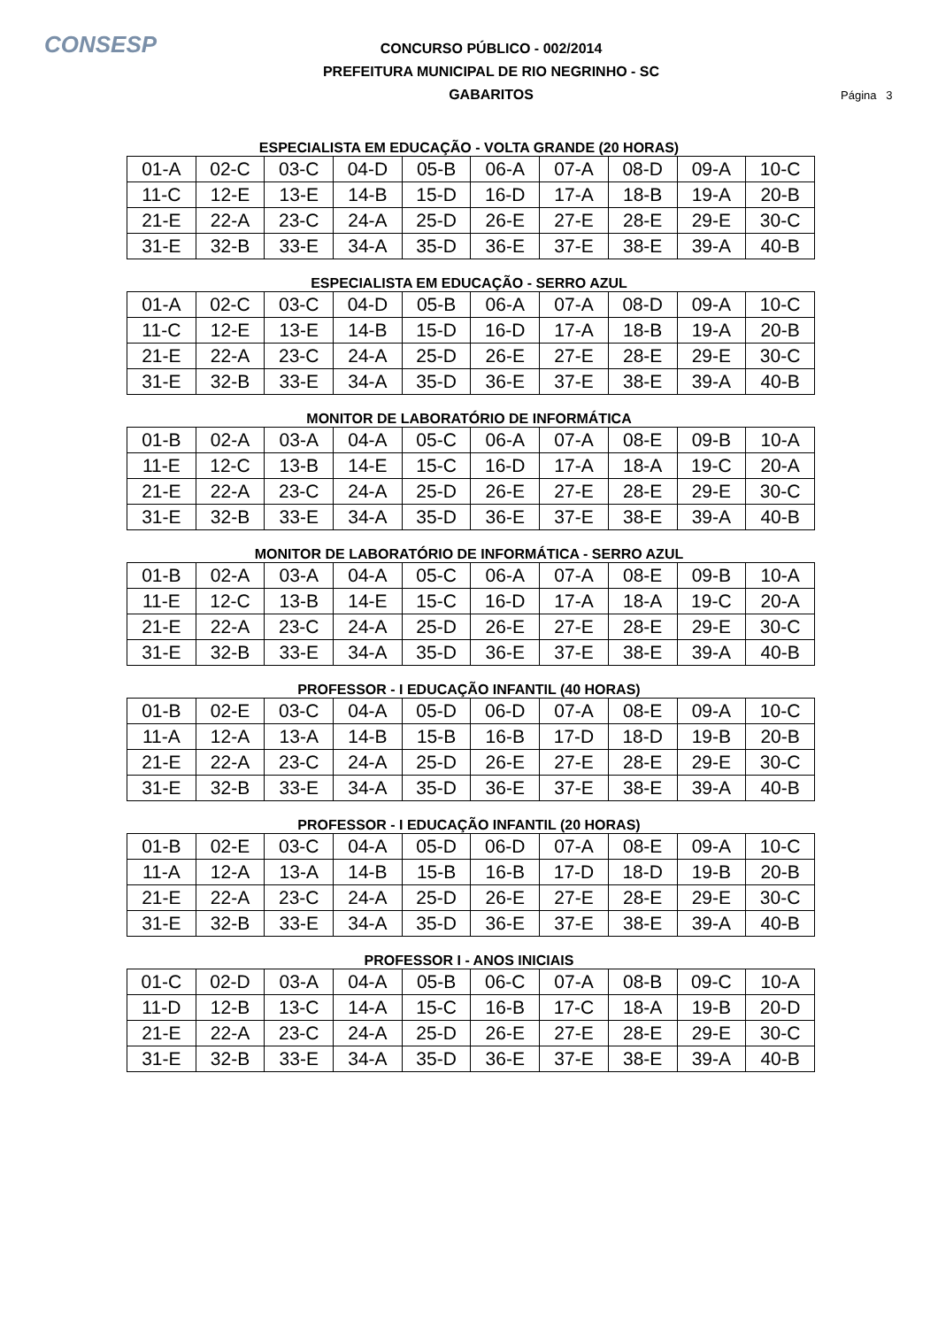CONSESP
CONCURSO PÚBLICO - 002/2014
PREFEITURA MUNICIPAL DE RIO NEGRINHO - SC
GABARITOS
Página 3
ESPECIALISTA EM EDUCAÇÃO - VOLTA GRANDE (20 HORAS)
| 01-A | 02-C | 03-C | 04-D | 05-B | 06-A | 07-A | 08-D | 09-A | 10-C |
| 11-C | 12-E | 13-E | 14-B | 15-D | 16-D | 17-A | 18-B | 19-A | 20-B |
| 21-E | 22-A | 23-C | 24-A | 25-D | 26-E | 27-E | 28-E | 29-E | 30-C |
| 31-E | 32-B | 33-E | 34-A | 35-D | 36-E | 37-E | 38-E | 39-A | 40-B |
ESPECIALISTA EM EDUCAÇÃO - SERRO AZUL
| 01-A | 02-C | 03-C | 04-D | 05-B | 06-A | 07-A | 08-D | 09-A | 10-C |
| 11-C | 12-E | 13-E | 14-B | 15-D | 16-D | 17-A | 18-B | 19-A | 20-B |
| 21-E | 22-A | 23-C | 24-A | 25-D | 26-E | 27-E | 28-E | 29-E | 30-C |
| 31-E | 32-B | 33-E | 34-A | 35-D | 36-E | 37-E | 38-E | 39-A | 40-B |
MONITOR DE LABORATÓRIO DE INFORMÁTICA
| 01-B | 02-A | 03-A | 04-A | 05-C | 06-A | 07-A | 08-E | 09-B | 10-A |
| 11-E | 12-C | 13-B | 14-E | 15-C | 16-D | 17-A | 18-A | 19-C | 20-A |
| 21-E | 22-A | 23-C | 24-A | 25-D | 26-E | 27-E | 28-E | 29-E | 30-C |
| 31-E | 32-B | 33-E | 34-A | 35-D | 36-E | 37-E | 38-E | 39-A | 40-B |
MONITOR DE LABORATÓRIO DE INFORMÁTICA - SERRO AZUL
| 01-B | 02-A | 03-A | 04-A | 05-C | 06-A | 07-A | 08-E | 09-B | 10-A |
| 11-E | 12-C | 13-B | 14-E | 15-C | 16-D | 17-A | 18-A | 19-C | 20-A |
| 21-E | 22-A | 23-C | 24-A | 25-D | 26-E | 27-E | 28-E | 29-E | 30-C |
| 31-E | 32-B | 33-E | 34-A | 35-D | 36-E | 37-E | 38-E | 39-A | 40-B |
PROFESSOR - I EDUCAÇÃO INFANTIL (40 HORAS)
| 01-B | 02-E | 03-C | 04-A | 05-D | 06-D | 07-A | 08-E | 09-A | 10-C |
| 11-A | 12-A | 13-A | 14-B | 15-B | 16-B | 17-D | 18-D | 19-B | 20-B |
| 21-E | 22-A | 23-C | 24-A | 25-D | 26-E | 27-E | 28-E | 29-E | 30-C |
| 31-E | 32-B | 33-E | 34-A | 35-D | 36-E | 37-E | 38-E | 39-A | 40-B |
PROFESSOR - I EDUCAÇÃO INFANTIL (20 HORAS)
| 01-B | 02-E | 03-C | 04-A | 05-D | 06-D | 07-A | 08-E | 09-A | 10-C |
| 11-A | 12-A | 13-A | 14-B | 15-B | 16-B | 17-D | 18-D | 19-B | 20-B |
| 21-E | 22-A | 23-C | 24-A | 25-D | 26-E | 27-E | 28-E | 29-E | 30-C |
| 31-E | 32-B | 33-E | 34-A | 35-D | 36-E | 37-E | 38-E | 39-A | 40-B |
PROFESSOR I - ANOS INICIAIS
| 01-C | 02-D | 03-A | 04-A | 05-B | 06-C | 07-A | 08-B | 09-C | 10-A |
| 11-D | 12-B | 13-C | 14-A | 15-C | 16-B | 17-C | 18-A | 19-B | 20-D |
| 21-E | 22-A | 23-C | 24-A | 25-D | 26-E | 27-E | 28-E | 29-E | 30-C |
| 31-E | 32-B | 33-E | 34-A | 35-D | 36-E | 37-E | 38-E | 39-A | 40-B |